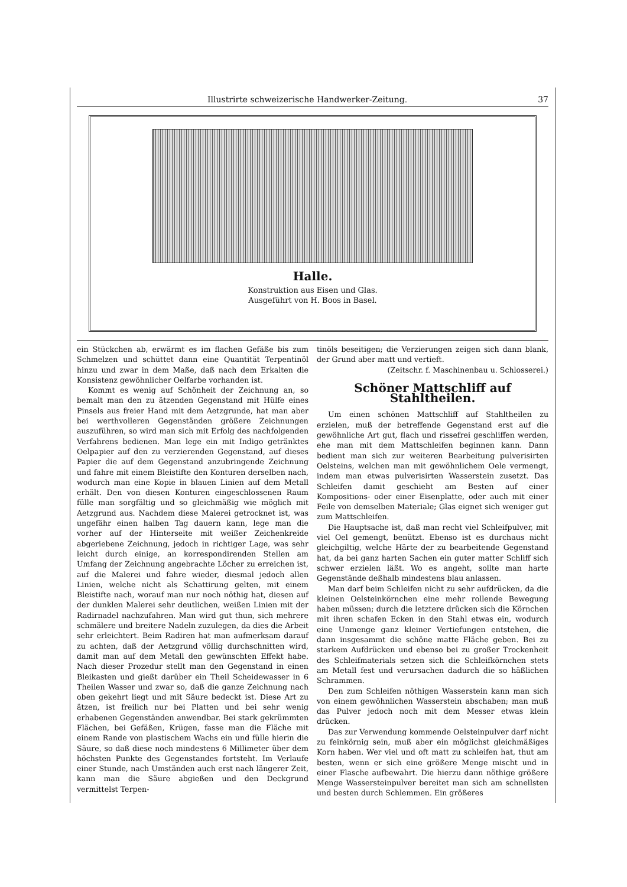Illustrirte schweizerische Handwerker-Zeitung. 37
Halle.
Konstruktion aus Eisen und Glas.
Ausgeführt von H. Boos in Basel.
ein Stückchen ab, erwärmt es im flachen Gefäße bis zum Schmelzen und schüttet dann eine Quantität Terpentinöl hinzu und zwar in dem Maße, daß nach dem Erkalten die Konsistenz gewöhnlicher Oelfarbe vorhanden ist.
Kommt es wenig auf Schönheit der Zeichnung an, so bemalt man den zu ätzenden Gegenstand mit Hülfe eines Pinsels aus freier Hand mit dem Aetzgrunde, hat man aber bei werthvolleren Gegenständen größere Zeichnungen auszuführen, so wird man sich mit Erfolg des nachfolgenden Verfahrens bedienen. Man lege ein mit Indigo getränktes Oelpapier auf den zu verzierenden Gegenstand, auf dieses Papier die auf dem Gegenstand anzubringende Zeichnung und fahre mit einem Bleistifte den Konturen derselben nach, wodurch man eine Kopie in blauen Linien auf dem Metall erhält. Den von diesen Konturen eingeschlossenen Raum fülle man sorgfältig und so gleichmäßig wie möglich mit Aetzgrund aus. Nachdem diese Malerei getrocknet ist, was ungefähr einen halben Tag dauern kann, lege man die vorher auf der Hinterseite mit weißer Zeichenkreide abgeriebene Zeichnung, jedoch in richtiger Lage, was sehr leicht durch einige, an korrespondirenden Stellen am Umfang der Zeichnung angebrachte Löcher zu erreichen ist, auf die Malerei und fahre wieder, diesmal jedoch allen Linien, welche nicht als Schattirung gelten, mit einem Bleistifte nach, worauf man nur noch nöthig hat, diesen auf der dunklen Malerei sehr deutlichen, weißen Linien mit der Radirnadel nachzufahren. Man wird gut thun, sich mehrere schmälere und breitere Nadeln zuzulegen, da dies die Arbeit sehr erleichtert. Beim Radiren hat man aufmerksam darauf zu achten, daß der Aetzgrund völlig durchschnitten wird, damit man auf dem Metall den gewünschten Effekt habe. Nach dieser Prozedur stellt man den Gegenstand in einen Bleikasten und gießt darüber ein Theil Scheidewasser in 6 Theilen Wasser und zwar so, daß die ganze Zeichnung nach oben gekehrt liegt und mit Säure bedeckt ist. Diese Art zu ätzen, ist freilich nur bei Platten und bei sehr wenig erhabenen Gegenständen anwendbar. Bei stark gekrümmten Flächen, bei Gefäßen, Krügen, fasse man die Fläche mit einem Rande von plastischem Wachs ein und fülle hierin die Säure, so daß diese noch mindestens 6 Millimeter über dem höchsten Punkte des Gegenstandes fortsteht. Im Verlaufe einer Stunde, nach Umständen auch erst nach längerer Zeit, kann man die Säure abgießen und den Deckgrund vermittelst Terpen-
tinöls beseitigen; die Verzierungen zeigen sich dann blank, der Grund aber matt und vertieft.
(Zeitschr. f. Maschinenbau u. Schlosserei.)
Schöner Mattschliff auf Stahltheilen.
Um einen schönen Mattschliff auf Stahltheilen zu erzielen, muß der betreffende Gegenstand erst auf die gewöhnliche Art gut, flach und rissefrei geschliffen werden, ehe man mit dem Mattschleifen beginnen kann. Dann bedient man sich zur weiteren Bearbeitung pulverisirten Oelsteins, welchen man mit gewöhnlichem Oele vermengt, indem man etwas pulverisirten Wasserstein zusetzt. Das Schleifen damit geschieht am Besten auf einer Kompositions- oder einer Eisenplatte, oder auch mit einer Feile von demselben Materiale; Glas eignet sich weniger gut zum Mattschleifen.
Die Hauptsache ist, daß man recht viel Schleifpulver, mit viel Oel gemengt, benützt. Ebenso ist es durchaus nicht gleichgiltig, welche Härte der zu bearbeitende Gegenstand hat, da bei ganz harten Sachen ein guter matter Schliff sich schwer erzielen läßt. Wo es angeht, sollte man harte Gegenstände deßhalb mindestens blau anlassen.
Man darf beim Schleifen nicht zu sehr aufdrücken, da die kleinen Oelsteinkörnchen eine mehr rollende Bewegung haben müssen; durch die letztere drücken sich die Körnchen mit ihren schafen Ecken in den Stahl etwas ein, wodurch eine Unmenge ganz kleiner Vertiefungen entstehen, die dann insgesammt die schöne matte Fläche geben. Bei zu starkem Aufdrücken und ebenso bei zu großer Trockenheit des Schleifmaterials setzen sich die Schleifkörnchen stets am Metall fest und verursachen dadurch die so häßlichen Schrammen.
Den zum Schleifen nöthigen Wasserstein kann man sich von einem gewöhnlichen Wasserstein abschaben; man muß das Pulver jedoch noch mit dem Messer etwas klein drücken.
Das zur Verwendung kommende Oelsteinpulver darf nicht zu feinkörnig sein, muß aber ein möglichst gleichmäßiges Korn haben. Wer viel und oft matt zu schleifen hat, thut am besten, wenn er sich eine größere Menge mischt und in einer Flasche aufbewahrt. Die hierzu dann nöthige größere Menge Wassersteinpulver bereitet man sich am schnellsten und besten durch Schlemmen. Ein größeres